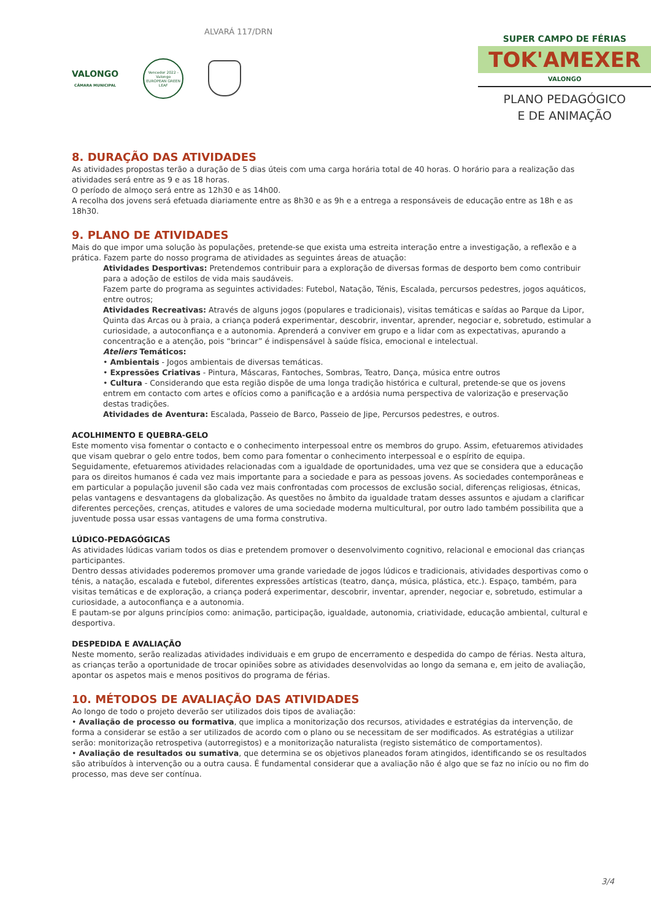VALONGO
CÂMARA MUNICIPAL
Vencedor 2022 - Valongo
EUROPEAN GREEN LEAF
ALVARÁ 117/DRN
SUPER CAMPO DE FÉRIAS
TOK'AMEXER
VALONGO
PLANO PEDAGÓGICO
E DE ANIMAÇÃO
8. DURAÇÃO DAS ATIVIDADES
As atividades propostas terão a duração de 5 dias úteis com uma carga horária total de 40 horas. O horário para a realização das atividades será entre as 9 e as 18 horas.
O período de almoço será entre as 12h30 e as 14h00.
A recolha dos jovens será efetuada diariamente entre as 8h30 e as 9h e a entrega a responsáveis de educação entre as 18h e as 18h30.
9. PLANO DE ATIVIDADES
Mais do que impor uma solução às populações, pretende-se que exista uma estreita interação entre a investigação, a reflexão e a prática. Fazem parte do nosso programa de atividades as seguintes áreas de atuação:
Atividades Desportivas: Pretendemos contribuir para a exploração de diversas formas de desporto bem como contribuir para a adoção de estilos de vida mais saudáveis.
Fazem parte do programa as seguintes actividades: Futebol, Natação, Ténis, Escalada, percursos pedestres, jogos aquáticos, entre outros;
Atividades Recreativas: Através de alguns jogos (populares e tradicionais), visitas temáticas e saídas ao Parque da Lipor, Quinta das Arcas ou à praia, a criança poderá experimentar, descobrir, inventar, aprender, negociar e, sobretudo, estimular a curiosidade, a autoconfiança e a autonomia. Aprenderá a conviver em grupo e a lidar com as expectativas, apurando a concentração e a atenção, pois “brincar” é indispensável à saúde física, emocional e intelectual.
Ateliers Temáticos:
• Ambientais - Jogos ambientais de diversas temáticas.
• Expressões Criativas - Pintura, Máscaras, Fantoches, Sombras, Teatro, Dança, música entre outros
• Cultura - Considerando que esta região dispõe de uma longa tradição histórica e cultural, pretende-se que os jovens entrem em contacto com artes e ofícios como a panificação e a ardósia numa perspectiva de valorização e preservação destas tradições.
Atividades de Aventura: Escalada, Passeio de Barco, Passeio de Jipe, Percursos pedestres, e outros.
ACOLHIMENTO E QUEBRA-GELO
Este momento visa fomentar o contacto e o conhecimento interpessoal entre os membros do grupo. Assim, efetuaremos atividades que visam quebrar o gelo entre todos, bem como para fomentar o conhecimento interpessoal e o espírito de equipa.
Seguidamente, efetuaremos atividades relacionadas com a igualdade de oportunidades, uma vez que se considera que a educação para os direitos humanos é cada vez mais importante para a sociedade e para as pessoas jovens. As sociedades contemporâneas e em particular a população juvenil são cada vez mais confrontadas com processos de exclusão social, diferenças religiosas, étnicas, pelas vantagens e desvantagens da globalização. As questões no âmbito da igualdade tratam desses assuntos e ajudam a clarificar diferentes perceções, crenças, atitudes e valores de uma sociedade moderna multicultural, por outro lado também possibilita que a juventude possa usar essas vantagens de uma forma construtiva.
LÚDICO-PEDAGÓGICAS
As atividades lúdicas variam todos os dias e pretendem promover o desenvolvimento cognitivo, relacional e emocional das crianças participantes.
Dentro dessas atividades poderemos promover uma grande variedade de jogos lúdicos e tradicionais, atividades desportivas como o ténis, a natação, escalada e futebol, diferentes expressões artísticas (teatro, dança, música, plástica, etc.). Espaço, também, para visitas temáticas e de exploração, a criança poderá experimentar, descobrir, inventar, aprender, negociar e, sobretudo, estimular a curiosidade, a autoconfiança e a autonomia.
E pautam-se por alguns princípios como: animação, participação, igualdade, autonomia, criatividade, educação ambiental, cultural e desportiva.
DESPEDIDA E AVALIAÇÃO
Neste momento, serão realizadas atividades individuais e em grupo de encerramento e despedida do campo de férias. Nesta altura, as crianças terão a oportunidade de trocar opiniões sobre as atividades desenvolvidas ao longo da semana e, em jeito de avaliação, apontar os aspetos mais e menos positivos do programa de férias.
10. MÉTODOS DE AVALIAÇÃO DAS ATIVIDADES
Ao longo de todo o projeto deverão ser utilizados dois tipos de avaliação:
• Avaliação de processo ou formativa, que implica a monitorização dos recursos, atividades e estratégias da intervenção, de forma a considerar se estão a ser utilizados de acordo com o plano ou se necessitam de ser modificados. As estratégias a utilizar serão: monitorização retrospetiva (autorregistos) e a monitorização naturalista (registo sistemático de comportamentos).
• Avaliação de resultados ou sumativa, que determina se os objetivos planeados foram atingidos, identificando se os resultados são atribuídos à intervenção ou a outra causa. É fundamental considerar que a avaliação não é algo que se faz no início ou no fim do processo, mas deve ser contínua.
3/4